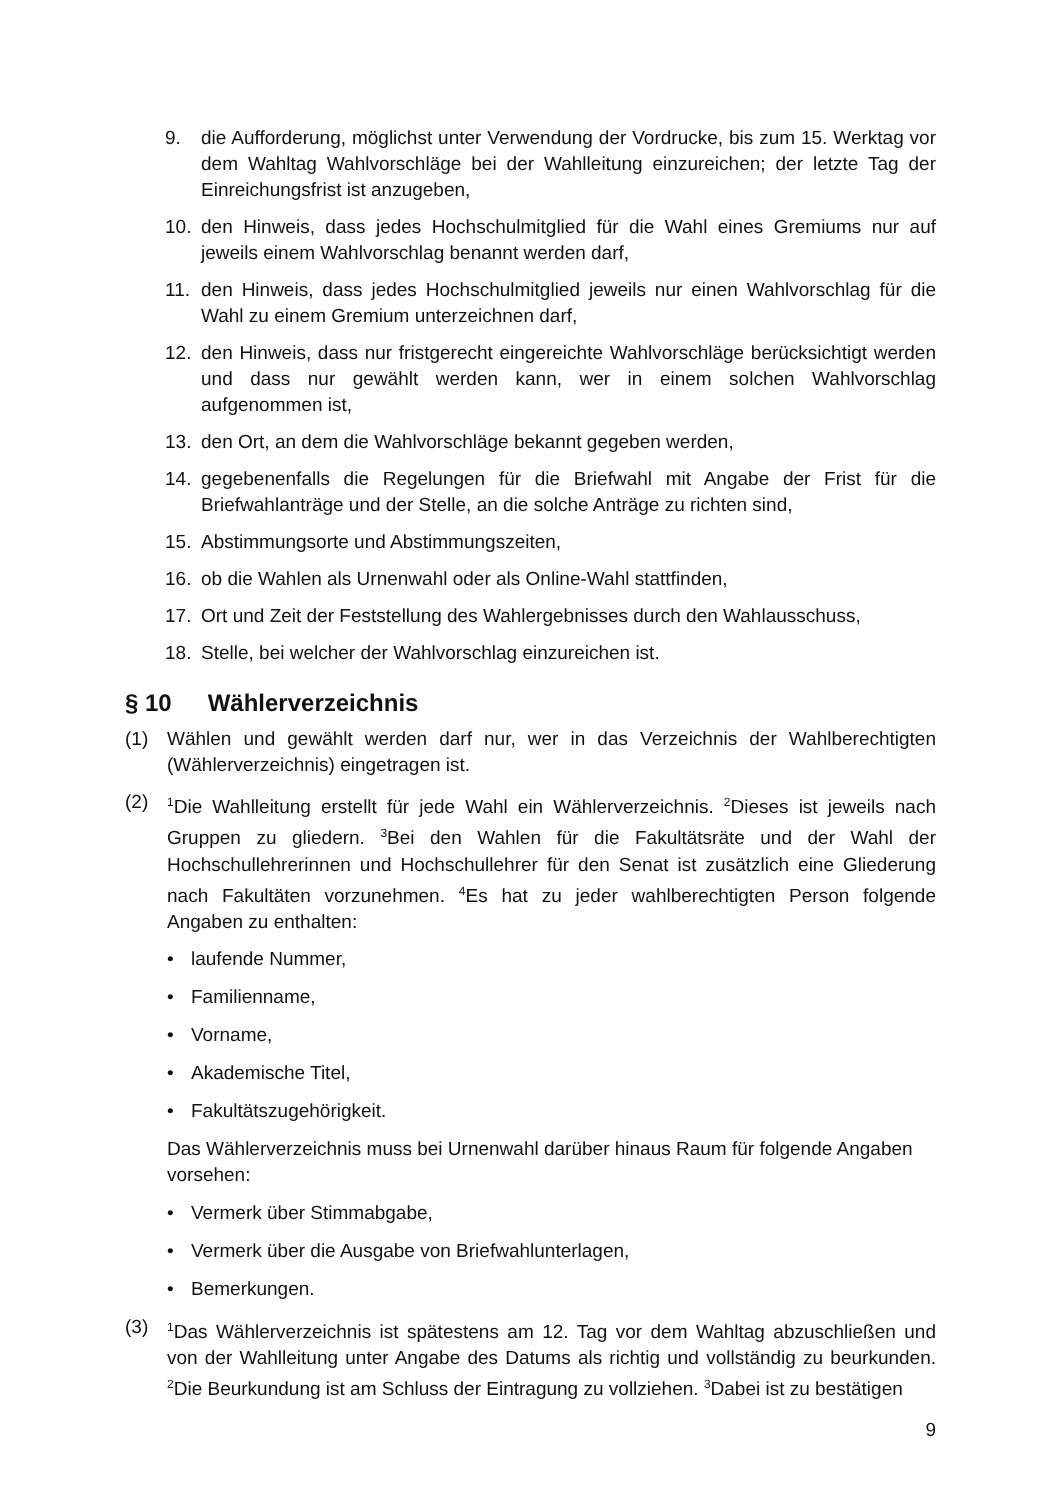9. die Aufforderung, möglichst unter Verwendung der Vordrucke, bis zum 15. Werktag vor dem Wahltag Wahlvorschläge bei der Wahlleitung einzureichen; der letzte Tag der Einreichungsfrist ist anzugeben,
10. den Hinweis, dass jedes Hochschulmitglied für die Wahl eines Gremiums nur auf jeweils einem Wahlvorschlag benannt werden darf,
11. den Hinweis, dass jedes Hochschulmitglied jeweils nur einen Wahlvorschlag für die Wahl zu einem Gremium unterzeichnen darf,
12. den Hinweis, dass nur fristgerecht eingereichte Wahlvorschläge berücksichtigt werden und dass nur gewählt werden kann, wer in einem solchen Wahlvorschlag aufgenommen ist,
13. den Ort, an dem die Wahlvorschläge bekannt gegeben werden,
14. gegebenenfalls die Regelungen für die Briefwahl mit Angabe der Frist für die Briefwahlanträge und der Stelle, an die solche Anträge zu richten sind,
15. Abstimmungsorte und Abstimmungszeiten,
16. ob die Wahlen als Urnenwahl oder als Online-Wahl stattfinden,
17. Ort und Zeit der Feststellung des Wahlergebnisses durch den Wahlausschuss,
18. Stelle, bei welcher der Wahlvorschlag einzureichen ist.
§ 10 Wählerverzeichnis
(1) Wählen und gewählt werden darf nur, wer in das Verzeichnis der Wahlberechtigten (Wählerverzeichnis) eingetragen ist.
(2)
<sup>1</sup> Die Wahlleitung erstellt für jede Wahl ein Wählerverzeichnis. <sup>2</sup>Dieses ist jeweils nach Gruppen zu gliedern. <sup>3</sup>Bei den Wahlen für die Fakultätsräte und der Wahl der Hochschullehrerinnen und Hochschullehrer für den Senat ist zusätzlich eine Gliederung nach Fakultäten vorzunehmen. <sup>4</sup>Es hat zu jeder wahlberechtigten Person folgende Angaben zu enthalten:
• laufende Nummer,
• Familienname,
• Vorname,
• Akademische Titel,
• Fakultätszugehörigkeit.
Das Wählerverzeichnis muss bei Urnenwahl darüber hinaus Raum für folgende Angaben vorsehen:
• Vermerk über Stimmabgabe,
• Vermerk über die Ausgabe von Briefwahlunterlagen,
• Bemerkungen.
(3)
<sup>1</sup> Das Wählerverzeichnis ist spätestens am 12. Tag vor dem Wahltag abzuschließen und von der Wahlleitung unter Angabe des Datums als richtig und vollständig zu beurkunden. <sup>2</sup>Die Beurkundung ist am Schluss der Eintragung zu vollziehen. <sup>3</sup>Dabei ist zu bestätigen
9